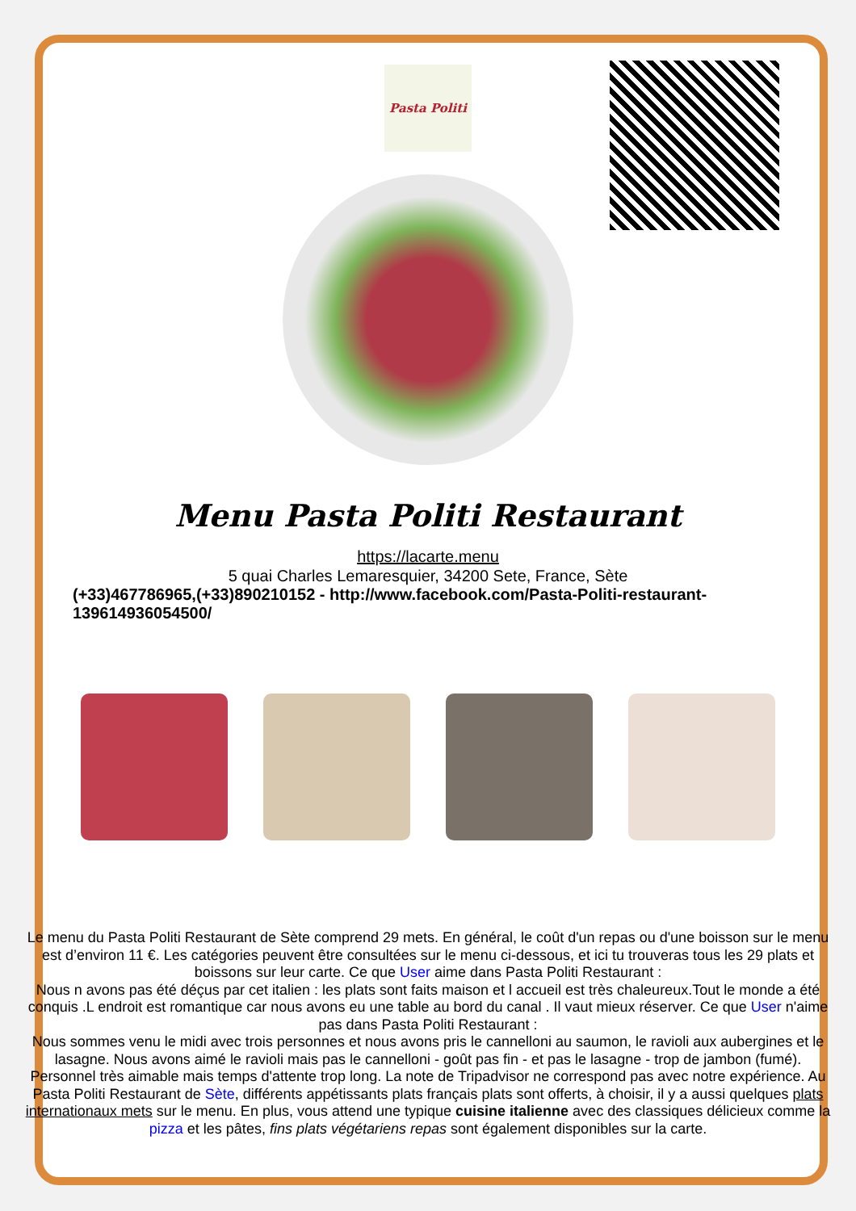Pasta Politi
Menu Pasta Politi Restaurant
https://lacarte.menu
5 quai Charles Lemaresquier, 34200 Sete, France, Sète
(+33)467786965,(+33)890210152 - http://www.facebook.com/Pasta-Politi-restaurant-139614936054500/
Le menu du Pasta Politi Restaurant de Sète comprend 29 mets. En général, le coût d'un repas ou d'une boisson sur le menu est d’environ 11 €. Les catégories peuvent être consultées sur le menu ci-dessous, et ici tu trouveras tous les 29 plats et boissons sur leur carte. Ce que User aime dans Pasta Politi Restaurant :
Nous n avons pas été déçus par cet italien : les plats sont faits maison et l accueil est très chaleureux.Tout le monde a été conquis .L endroit est romantique car nous avons eu une table au bord du canal . Il vaut mieux réserver. Ce que User n'aime pas dans Pasta Politi Restaurant :
Nous sommes venu le midi avec trois personnes et nous avons pris le cannelloni au saumon, le ravioli aux aubergines et le lasagne. Nous avons aimé le ravioli mais pas le cannelloni - goût pas fin - et pas le lasagne - trop de jambon (fumé). Personnel très aimable mais temps d'attente trop long. La note de Tripadvisor ne correspond pas avec notre expérience. Au Pasta Politi Restaurant de Sète, différents appétissants plats français plats sont offerts, à choisir, il y a aussi quelques plats internationaux mets sur le menu. En plus, vous attend une typique cuisine italienne avec des classiques délicieux comme la pizza et les pâtes, fins plats végétariens repas sont également disponibles sur la carte.